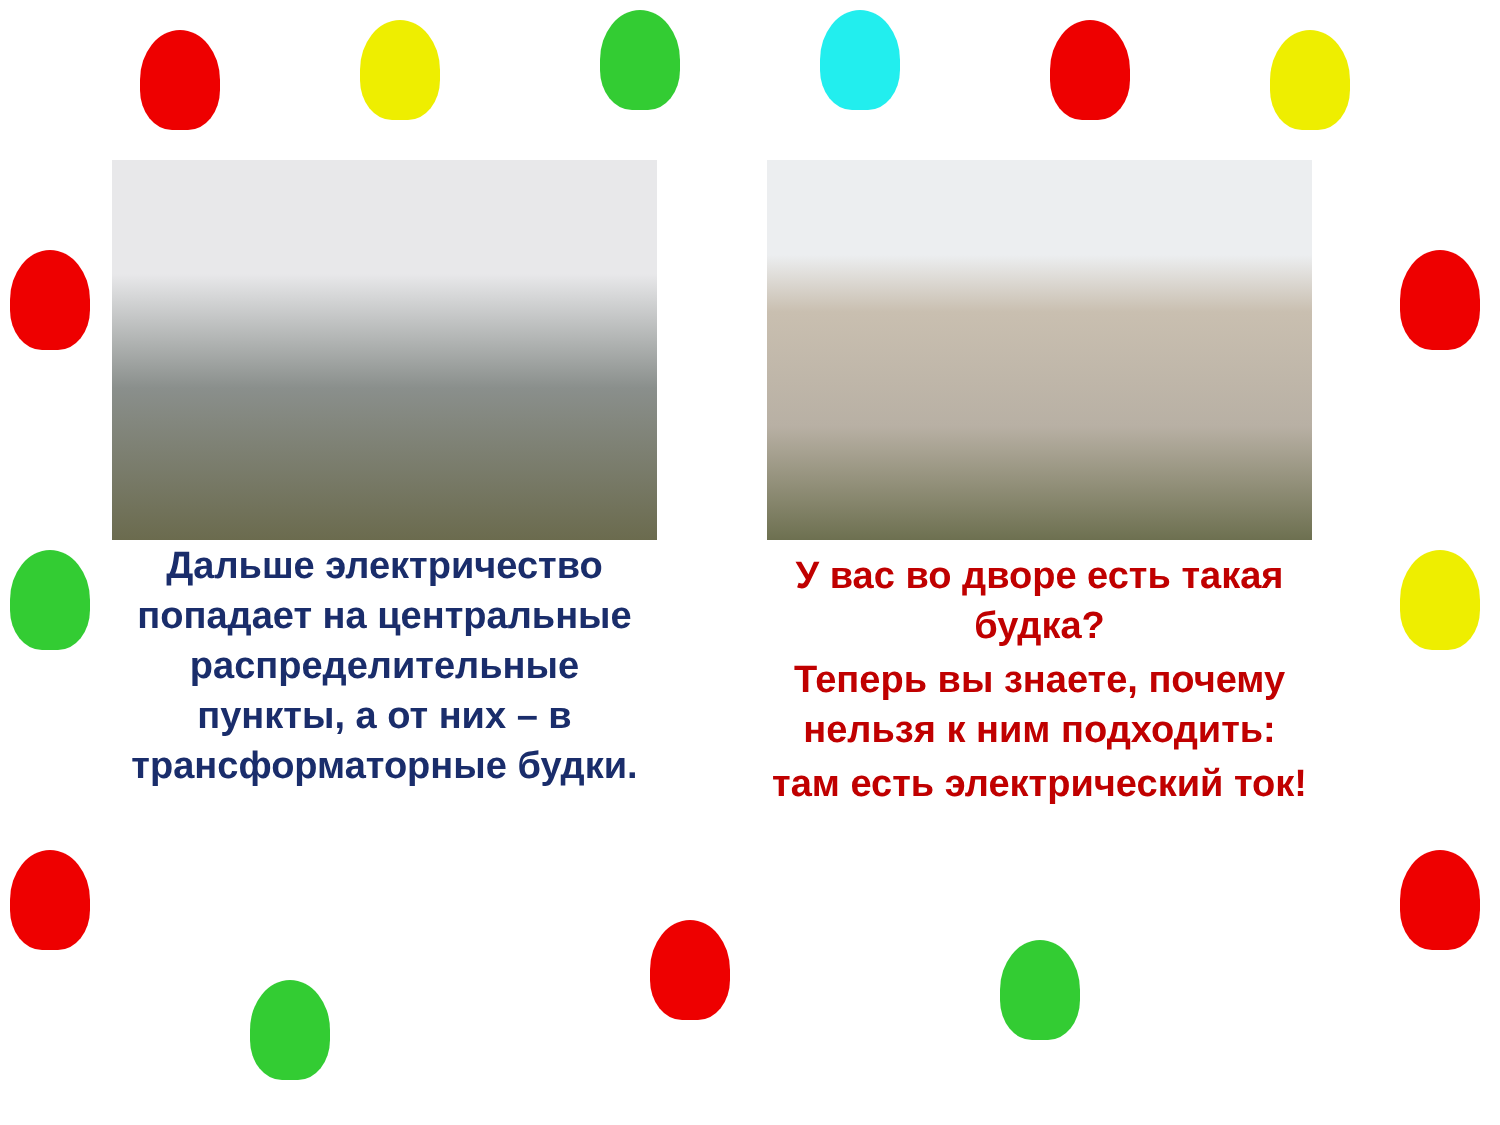Дальше электричество попадает на центральные распределительные пункты, а от них – в трансформаторные будки.
У вас во дворе есть такая будка?
Теперь вы знаете, почему нельзя к ним подходить:
там есть электрический ток!